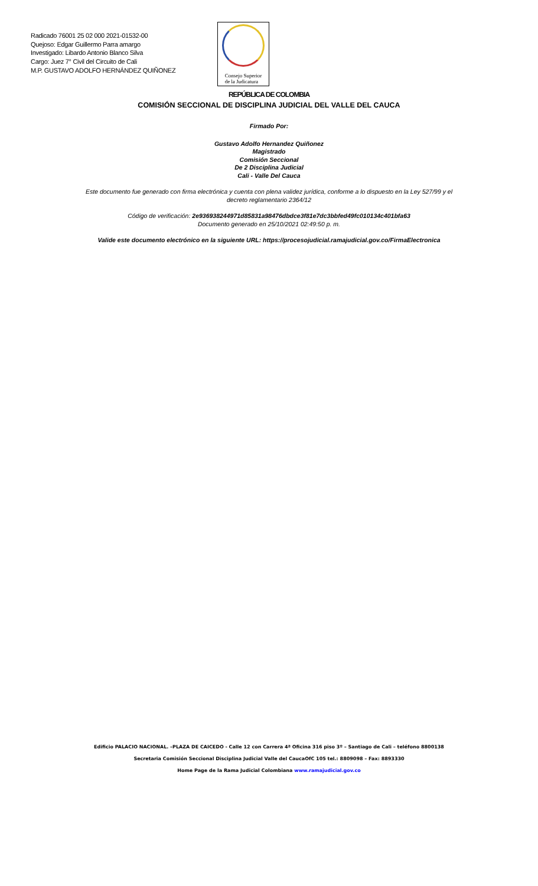Radicado 76001 25 02 000 2021-01532-00
Quejoso: Edgar Guillermo Parra amargo
Investigado: Libardo Antonio Blanco Silva
Cargo: Juez 7° Civil del Circuito de Cali
M.P. GUSTAVO ADOLFO HERNÁNDEZ QUIÑONEZ
Consejo Superior
de la Judicatura
REPÚBLICA DE COLOMBIA
COMISIÓN SECCIONAL DE DISCIPLINA JUDICIAL DEL VALLE DEL CAUCA
Firmado Por:
Gustavo Adolfo Hernandez Quiñonez
Magistrado
Comisión Seccional
De 2 Disciplina Judicial
Cali - Valle Del Cauca
Este documento fue generado con firma electrónica y cuenta con plena validez jurídica, conforme a lo dispuesto en la Ley 527/99 y el decreto reglamentario 2364/12
Código de verificación: 2e936938244971d85831a98476dbdce3f81e7dc3bbfed49fc010134c401bfa63
Documento generado en 25/10/2021 02:49:50 p. m.
Valide este documento electrónico en la siguiente URL: https://procesojudicial.ramajudicial.gov.co/FirmaElectronica
Edificio PALACIO NACIONAL. –PLAZA DE CAICEDO - Calle 12 con Carrera 4ª Oficina 316 piso 3º – Santiago de Cali – teléfono 8800138
Secretaria Comisión Seccional Disciplina Judicial Valle del CaucaOfC 105 tel.: 8809098 – Fax: 8893330
Home Page de la Rama Judicial Colombiana www.ramajudicial.gov.co